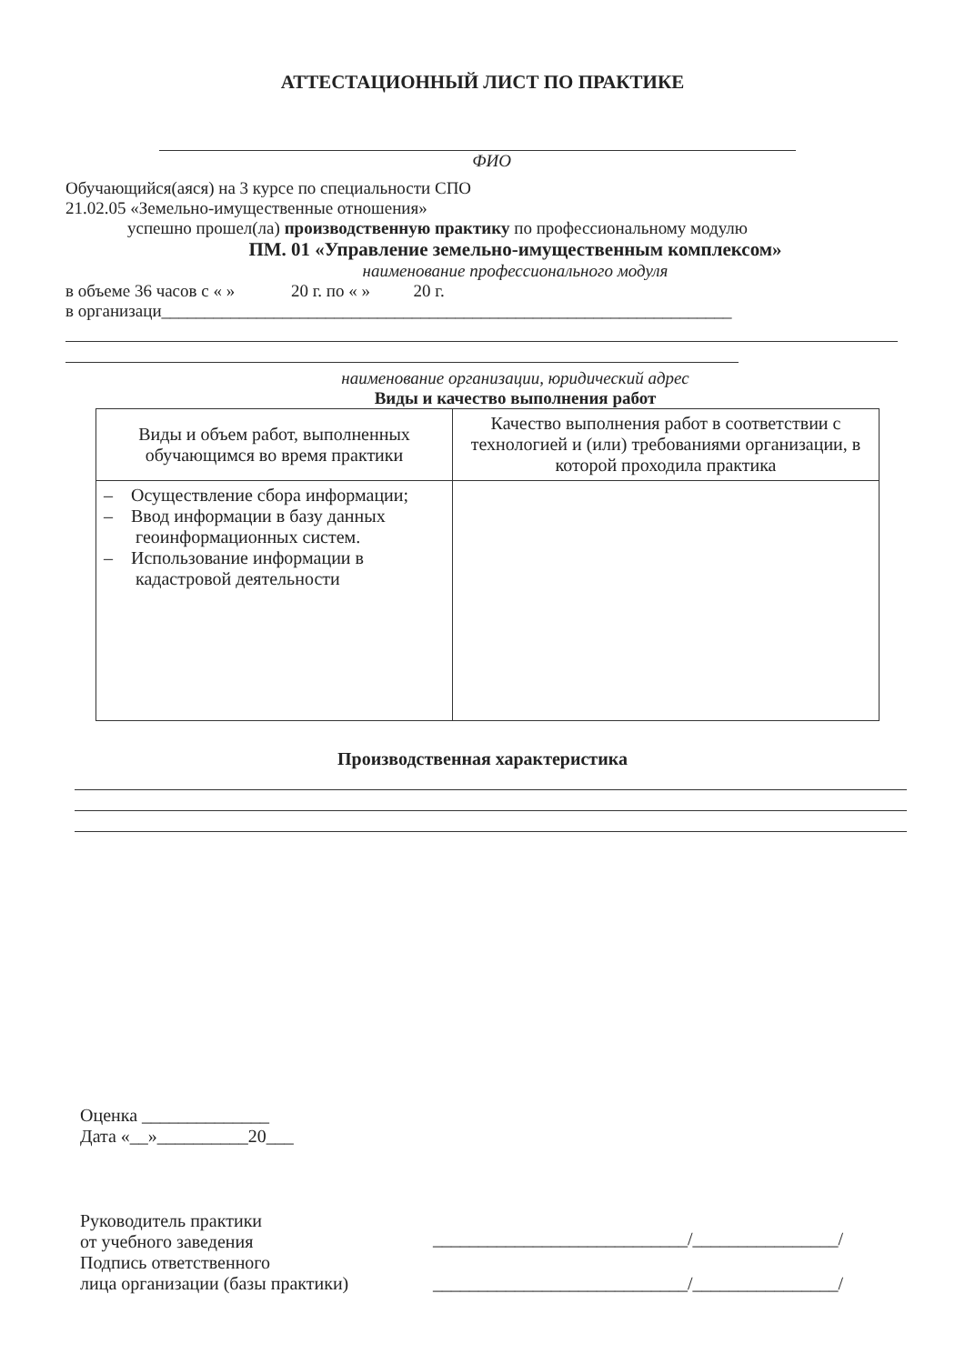АТТЕСТАЦИОННЫЙ ЛИСТ ПО ПРАКТИКЕ
ФИО
Обучающийся(аяся) на 3 курсе по специальности СПО
21.02.05 «Земельно-имущественные отношения»
успешно прошел(ла) производственную практику по профессиональному модулю
ПМ. 01 «Управление земельно-имущественным комплексом»
наименование профессионального модуля
в объеме 36 часов с « » 20 г. по « » 20 г.
в организаци__________________________________________________________________
наименование организации, юридический адрес
Виды и качество выполнения работ
| Виды и объем работ, выполненных обучающимся во время практики | Качество выполнения работ в соответствии с технологией и (или) требованиями организации, в которой проходила практика |
| – Осуществление сбора информации; – Ввод информации в базу данных геоинформационных систем. – Использование информации в кадастровой деятельности | |
Производственная характеристика
Оценка ______________
Дата «__»__________20___
Руководитель практики
от учебного заведения
Подпись ответственного
лица организации (базы практики)
____________________________/________________/
____________________________/________________/